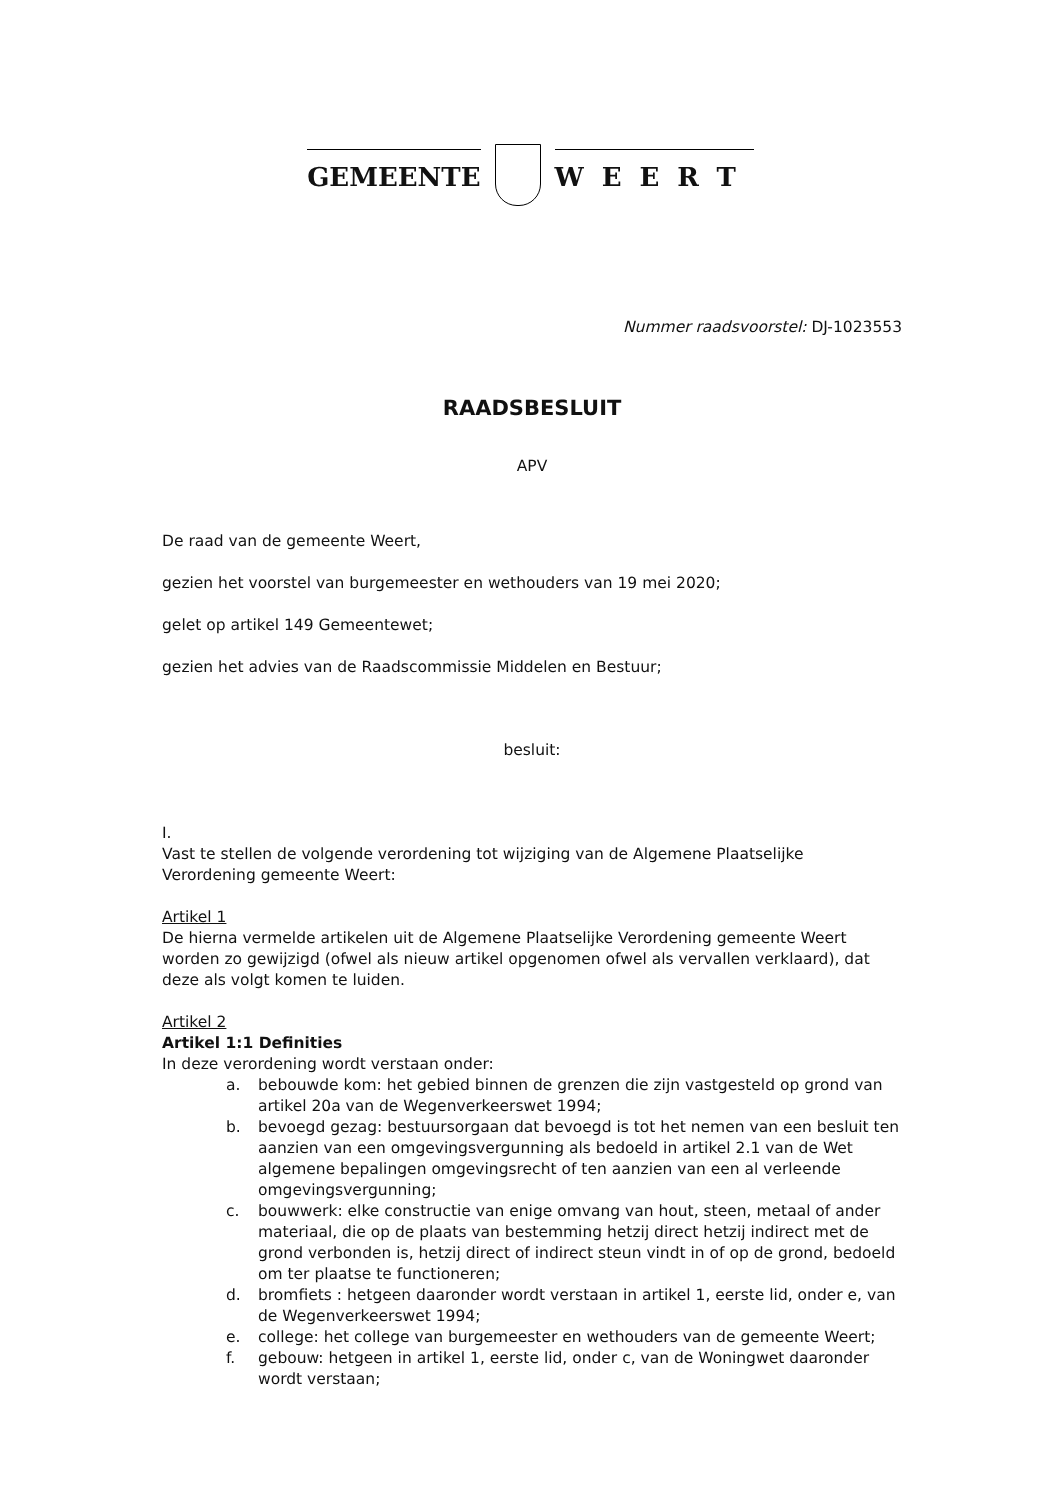GEMEENTE
WEERT
Nummer raadsvoorstel: DJ-1023553
RAADSBESLUIT
APV
De raad van de gemeente Weert,
gezien het voorstel van burgemeester en wethouders van 19 mei 2020;
gelet op artikel 149 Gemeentewet;
gezien het advies van de Raadscommissie Middelen en Bestuur;
besluit:
I.
Vast te stellen de volgende verordening tot wijziging van de Algemene Plaatselijke Verordening gemeente Weert:
Artikel 1
De hierna vermelde artikelen uit de Algemene Plaatselijke Verordening gemeente Weert worden zo gewijzigd (ofwel als nieuw artikel opgenomen ofwel als vervallen verklaard), dat deze als volgt komen te luiden.
Artikel 2
Artikel 1:1 Definities
In deze verordening wordt verstaan onder:
a. bebouwde kom: het gebied binnen de grenzen die zijn vastgesteld op grond van artikel 20a van de Wegenverkeerswet 1994;
b. bevoegd gezag: bestuursorgaan dat bevoegd is tot het nemen van een besluit ten aanzien van een omgevingsvergunning als bedoeld in artikel 2.1 van de Wet algemene bepalingen omgevingsrecht of ten aanzien van een al verleende omgevingsvergunning;
c. bouwwerk: elke constructie van enige omvang van hout, steen, metaal of ander materiaal, die op de plaats van bestemming hetzij direct hetzij indirect met de grond verbonden is, hetzij direct of indirect steun vindt in of op de grond, bedoeld om ter plaatse te functioneren;
d. bromfiets : hetgeen daaronder wordt verstaan in artikel 1, eerste lid, onder e, van de Wegenverkeerswet 1994;
e. college: het college van burgemeester en wethouders van de gemeente Weert;
f. gebouw: hetgeen in artikel 1, eerste lid, onder c, van de Woningwet daaronder wordt verstaan;